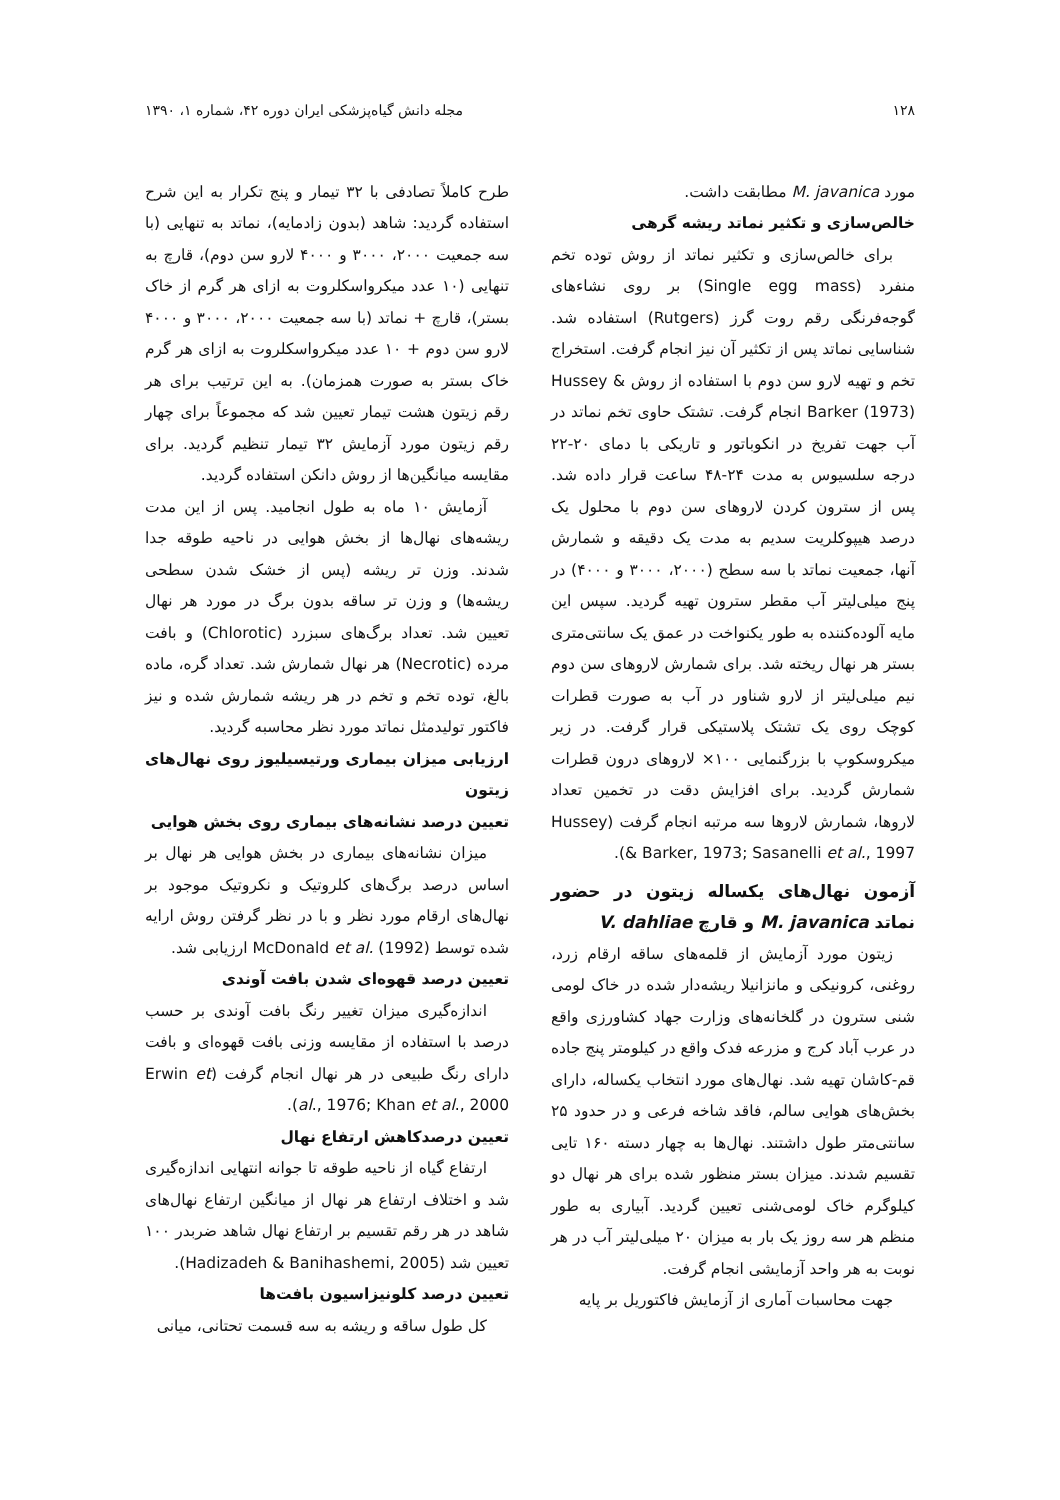۱۲۸ مجله دانش گیاه‌پزشکی ایران دوره ۴۲، شماره ۱، ۱۳۹۰
مورد M. javanica مطابقت داشت.
خالص‌سازی و تکثیر نماتد ریشه گرهی
برای خالص‌سازی و تکثیر نماتد از روش توده تخم منفرد (Single egg mass) بر روی نشاءهای گوجه‌فرنگی رقم روت گرز (Rutgers) استفاده شد. شناسایی نماتد پس از تکثیر آن نیز انجام گرفت. استخراج تخم و تهیه لارو سن دوم با استفاده از روش Hussey & Barker (1973) انجام گرفت. تشتک حاوی تخم نماتد در آب جهت تفریخ در انکوباتور و تاریکی با دمای ۲۰-۲۲ درجه سلسیوس به مدت ۲۴-۴۸ ساعت قرار داده شد. پس از سترون کردن لاروهای سن دوم با محلول یک درصد هیپوکلریت سدیم به مدت یک دقیقه و شمارش آنها، جمعیت نماتد با سه سطح (۲۰۰۰، ۳۰۰۰ و ۴۰۰۰) در پنج میلی‌لیتر آب مقطر سترون تهیه گردید. سپس این مایه آلوده‌کننده به طور یکنواخت در عمق یک سانتی‌متری بستر هر نهال ریخته شد. برای شمارش لاروهای سن دوم نیم میلی‌لیتر از لارو شناور در آب به صورت قطرات کوچک روی یک تشتک پلاستیکی قرار گرفت. در زیر میکروسکوپ با بزرگنمایی ۱۰۰× لاروهای درون قطرات شمارش گردید. برای افزایش دقت در تخمین تعداد لاروها، شمارش لاروها سه مرتبه انجام گرفت (Hussey & Barker, 1973; Sasanelli et al., 1997).
آزمون نهال‌های یکساله زیتون در حضور نماتد M. javanica و قارچ V. dahliae
زیتون مورد آزمایش از قلمه‌های ساقه ارقام زرد، روغنی، کرونیکی و مانزانیلا ریشه‌دار شده در خاک لومی شنی سترون در گلخانه‌های وزارت جهاد کشاورزی واقع در عرب آباد کرج و مزرعه فدک واقع در کیلومتر پنج جاده قم-کاشان تهیه شد. نهال‌های مورد انتخاب یکساله، دارای بخش‌های هوایی سالم، فاقد شاخه فرعی و در حدود ۲۵ سانتی‌متر طول داشتند. نهال‌ها به چهار دسته ۱۶۰ تایی تقسیم شدند. میزان بستر منظور شده برای هر نهال دو کیلوگرم خاک لومی‌شنی تعیین گردید. آبیاری به طور منظم هر سه روز یک بار به میزان ۲۰ میلی‌لیتر آب در هر نوبت به هر واحد آزمایشی انجام گرفت.
جهت محاسبات آماری از آزمایش فاکتوریل بر پایه
طرح کاملاً تصادفی با ۳۲ تیمار و پنج تکرار به این شرح استفاده گردید: شاهد (بدون زادمایه)، نماتد به تنهایی (با سه جمعیت ۲۰۰۰، ۳۰۰۰ و ۴۰۰۰ لارو سن دوم)، قارچ به تنهایی (۱۰ عدد میکرواسکلروت به ازای هر گرم از خاک بستر)، قارچ + نماتد (با سه جمعیت ۲۰۰۰، ۳۰۰۰ و ۴۰۰۰ لارو سن دوم + ۱۰ عدد میکرواسکلروت به ازای هر گرم خاک بستر به صورت همزمان). به این ترتیب برای هر رقم زیتون هشت تیمار تعیین شد که مجموعاً برای چهار رقم زیتون مورد آزمایش ۳۲ تیمار تنظیم گردید. برای مقایسه میانگین‌ها از روش دانکن استفاده گردید.
آزمایش ۱۰ ماه به طول انجامید. پس از این مدت ریشه‌های نهال‌ها از بخش هوایی در ناحیه طوقه جدا شدند. وزن تر ریشه (پس از خشک شدن سطحی ریشه‌ها) و وزن تر ساقه بدون برگ در مورد هر نهال تعیین شد. تعداد برگ‌های سبزرد (Chlorotic) و بافت مرده (Necrotic) هر نهال شمارش شد. تعداد گره، ماده بالغ، توده تخم و تخم در هر ریشه شمارش شده و نیز فاکتور تولیدمثل نماتد مورد نظر محاسبه گردید.
ارزیابی میزان بیماری ورتیسیلیوز روی نهال‌های زیتون
تعیین درصد نشانه‌های بیماری روی بخش هوایی
میزان نشانه‌های بیماری در بخش هوایی هر نهال بر اساس درصد برگ‌های کلروتیک و نکروتیک موجود بر نهال‌های ارقام مورد نظر و با در نظر گرفتن روش ارایه شده توسط McDonald et al. (1992) ارزیابی شد.
تعیین درصد قهوه‌ای شدن بافت آوندی
اندازه‌گیری میزان تغییر رنگ بافت آوندی بر حسب درصد با استفاده از مقایسه وزنی بافت قهوه‌ای و بافت دارای رنگ طبیعی در هر نهال انجام گرفت (Erwin et al., 1976; Khan et al., 2000).
تعیین درصدکاهش ارتفاع نهال
ارتفاع گیاه از ناحیه طوقه تا جوانه انتهایی اندازه‌گیری شد و اختلاف ارتفاع هر نهال از میانگین ارتفاع نهال‌های شاهد در هر رقم تقسیم بر ارتفاع نهال شاهد ضربدر ۱۰۰ تعیین شد (Hadizadeh & Banihashemi, 2005).
تعیین درصد کلونیزاسیون بافت‌ها
کل طول ساقه و ریشه به سه قسمت تحتانی، میانی